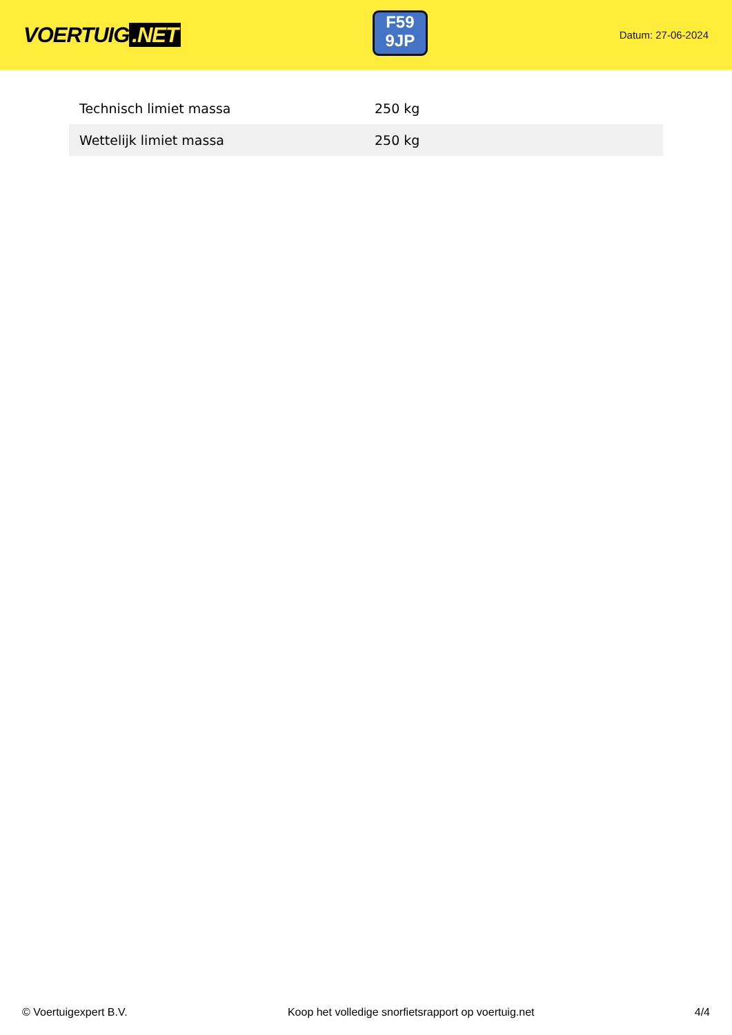VOERTUIG.NET
F59
9JP
Datum: 27-06-2024
| Technisch limiet massa | 250 kg |
| Wettelijk limiet massa | 250 kg |
© Voertuigexpert B.V. Koop het volledige snorfietsrapport op voertuig.net 4/4